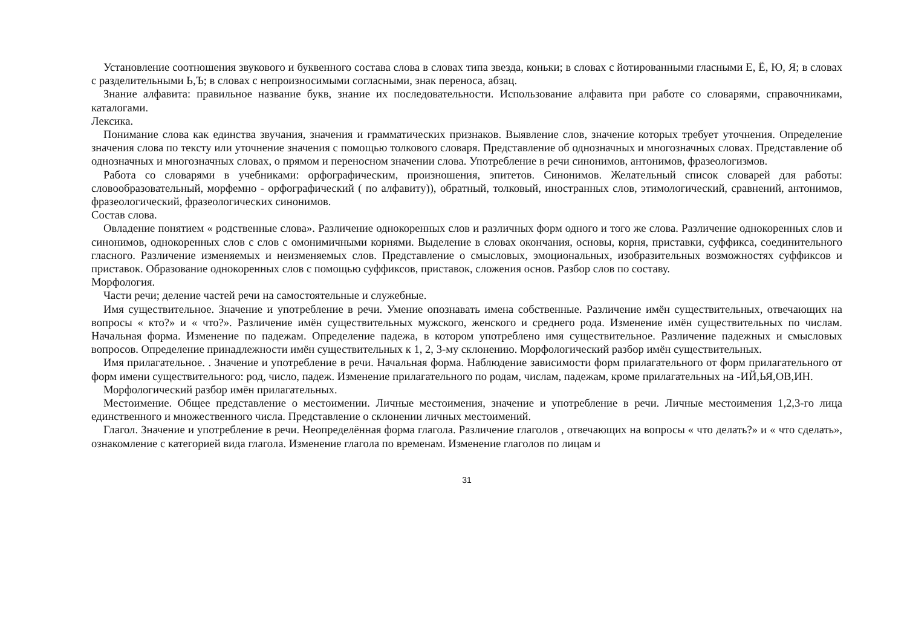Установление соотношения звукового и буквенного состава слова в словах типа звезда, коньки; в словах с йотированными гласными Е, Ё, Ю, Я; в словах с разделительными Ь,Ъ; в словах с непроизносимыми согласными, знак переноса, абзац.
Знание алфавита: правильное название букв, знание их последовательности. Использование алфавита при работе со словарями, справочниками, каталогами.
Лексика.
Понимание слова как единства звучания, значения и грамматических признаков. Выявление слов, значение которых требует уточнения. Определение значения слова по тексту или уточнение значения с помощью толкового словаря. Представление об однозначных и многозначных словах. Представление об однозначных и многозначных словах, о прямом и переносном значении слова. Употребление в речи синонимов, антонимов, фразеологизмов.
Работа со словарями в учебниками: орфографическим, произношения, эпитетов. Синонимов. Желательный список словарей для работы: словообразовательный, морфемно - орфографический ( по алфавиту)), обратный, толковый, иностранных слов, этимологический, сравнений, антонимов, фразеологический, фразеологических синонимов.
Состав слова.
Овладение понятием « родственные слова». Различение однокоренных слов и различных форм одного и того же слова. Различение однокоренных слов и синонимов, однокоренных слов с слов с омонимичными корнями. Выделение в словах окончания, основы, корня, приставки, суффикса, соединительного гласного. Различение изменяемых и неизменяемых слов. Представление о смысловых, эмоциональных, изобразительных возможностях суффиксов и приставок. Образование однокоренных слов с помощью суффиксов, приставок, сложения основ. Разбор слов по составу.
Морфология.
Части речи; деление частей речи на самостоятельные и служебные.
Имя существительное. Значение и употребление в речи. Умение опознавать имена собственные. Различение имён существительных, отвечающих на вопросы « кто?» и « что?». Различение имён существительных мужского, женского и среднего рода. Изменение имён существительных по числам. Начальная форма. Изменение по падежам. Определение падежа, в котором употреблено имя существительное. Различение падежных и смысловых вопросов. Определение принадлежности имён существительных к 1, 2, 3-му склонению. Морфологический разбор имён существительных.
Имя прилагательное. . Значение и употребление в речи. Начальная форма. Наблюдение зависимости форм прилагательного от форм прилагательного от форм имени существительного: род, число, падеж. Изменение прилагательного по родам, числам, падежам, кроме прилагательных на -ИЙ,ЬЯ,ОВ,ИН.
Морфологический разбор имён прилагательных.
Местоимение. Общее представление о местоимении. Личные местоимения, значение и употребление в речи. Личные местоимения 1,2,3-го лица единственного и множественного числа. Представление о склонении личных местоимений.
Глагол. Значение и употребление в речи. Неопределённая форма глагола. Различение глаголов , отвечающих на вопросы « что делать?» и « что сделать», ознакомление с категорией вида глагола. Изменение глагола по временам. Изменение глаголов по лицам и
31